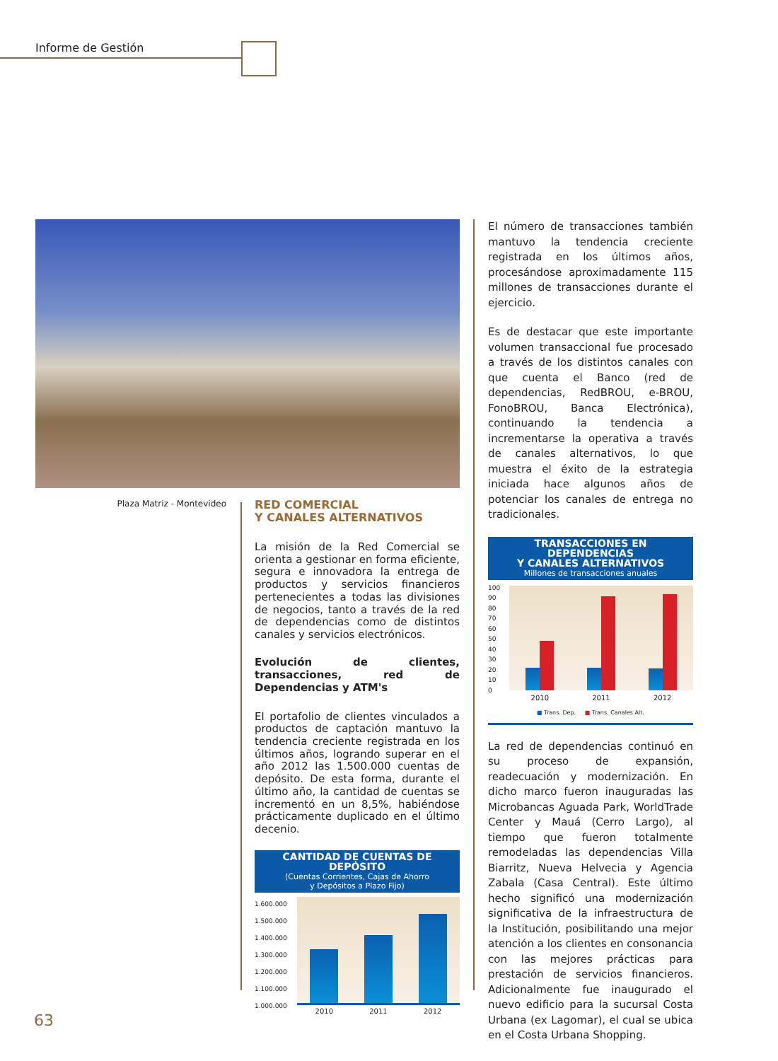Informe de Gestión
Plaza Matriz - Montevideo
RED COMERCIAL
Y CANALES ALTERNATIVOS
La misión de la Red Comercial se orienta a gestionar en forma eficiente, segura e innovadora la entrega de productos y servicios financieros pertenecientes a todas las divisiones de negocios, tanto a través de la red de dependencias como de distintos canales y servicios electrónicos.
Evolución de clientes, transacciones, red de Dependencias y ATM's
El portafolio de clientes vinculados a productos de captación mantuvo la tendencia creciente registrada en los últimos años, logrando superar en el año 2012 las 1.500.000 cuentas de depósito. De esta forma, durante el último año, la cantidad de cuentas se incrementó en un 8,5%, habiéndose prácticamente duplicado en el último decenio.
CANTIDAD DE CUENTAS DE DEPÓSITO
(Cuentas Corrientes, Cajas de Ahorro
y Depósitos a Plazo Fijo)
1.600.000
1.500.000
1.400.000
1.300.000
1.200.000
1.100.000
1.000.000
2010 2011 2012
El número de transacciones también mantuvo la tendencia creciente registrada en los últimos años, procesándose aproximadamente 115 millones de transacciones durante el ejercicio.
Es de destacar que este importante volumen transaccional fue procesado a través de los distintos canales con que cuenta el Banco (red de dependencias, RedBROU, e-BROU, FonoBROU, Banca Electrónica), continuando la tendencia a incrementarse la operativa a través de canales alternativos, lo que muestra el éxito de la estrategia iniciada hace algunos años de potenciar los canales de entrega no tradicionales.
TRANSACCIONES EN DEPENDENCIAS
Y CANALES ALTERNATIVOS
Millones de transacciones anuales
100
90
80
70
60
50
40
30
20
10
0
2010 2011 2012
■ Trans. Dep. ■ Trans. Canales Alt.
La red de dependencias continuó en su proceso de expansión, readecuación y modernización. En dicho marco fueron inauguradas las Microbancas Aguada Park, WorldTrade Center y Mauá (Cerro Largo), al tiempo que fueron totalmente remodeladas las dependencias Villa Biarritz, Nueva Helvecia y Agencia Zabala (Casa Central). Este último hecho significó una modernización significativa de la infraestructura de la Institución, posibilitando una mejor atención a los clientes en consonancia con las mejores prácticas para prestación de servicios financieros. Adicionalmente fue inaugurado el nuevo edificio para la sucursal Costa Urbana (ex Lagomar), el cual se ubica en el Costa Urbana Shopping.
63